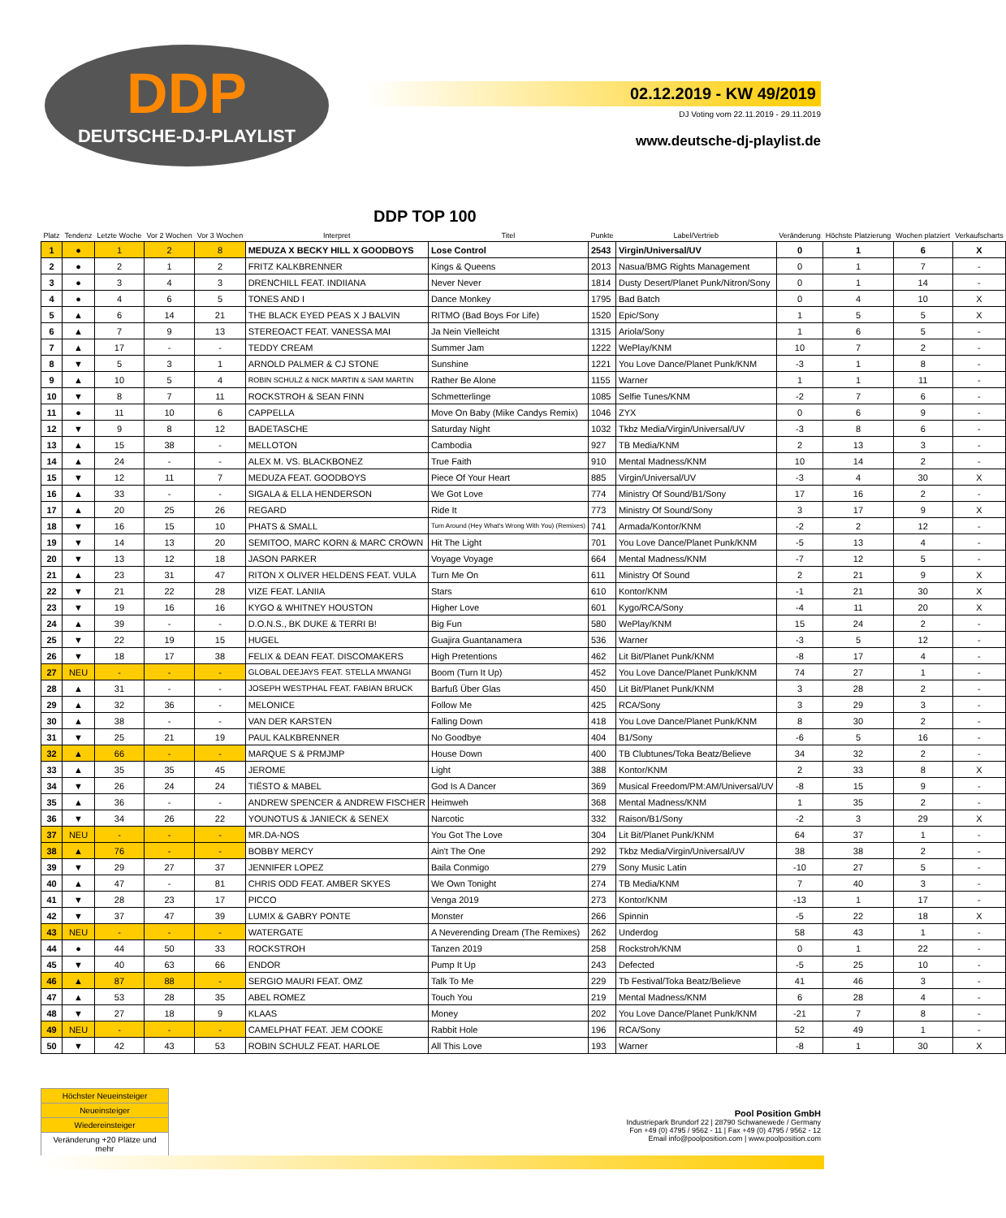DDP
DEUTSCHE-DJ-PLAYLIST
02.12.2019 - KW 49/2019
DJ Voting vom 22.11.2019 - 29.11.2019
www.deutsche-dj-playlist.de
DDP TOP 100
| Platz | Tendenz | Letzte Woche | Vor 2 Wochen | Vor 3 Wochen | Interpret | Titel | Punkte | Label/Vertrieb | Veränderung | Höchste Platzierung | Wochen platziert | Verkaufscharts |
| --- | --- | --- | --- | --- | --- | --- | --- | --- | --- | --- | --- | --- |
| 1 | ● | 1 | 2 | 8 | MEDUZA X BECKY HILL X GOODBOYS | Lose Control | 2543 | Virgin/Universal/UV | 0 | 1 | 6 | X |
| 2 | ● | 2 | 1 | 2 | FRITZ KALKBRENNER | Kings & Queens | 2013 | Nasua/BMG Rights Management | 0 | 1 | 7 | - |
| 3 | ● | 3 | 4 | 3 | DRENCHILL FEAT. INDIIANA | Never Never | 1814 | Dusty Desert/Planet Punk/Nitron/Sony | 0 | 1 | 14 | - |
| 4 | ● | 4 | 6 | 5 | TONES AND I | Dance Monkey | 1795 | Bad Batch | 0 | 4 | 10 | X |
| 5 | ▲ | 6 | 14 | 21 | THE BLACK EYED PEAS X J BALVIN | RITMO (Bad Boys For Life) | 1520 | Epic/Sony | 1 | 5 | 5 | X |
| 6 | ▲ | 7 | 9 | 13 | STEREOACT FEAT. VANESSA MAI | Ja Nein Vielleicht | 1315 | Ariola/Sony | 1 | 6 | 5 | - |
| 7 | ▲ | 17 | - | - | TEDDY CREAM | Summer Jam | 1222 | WePlay/KNM | 10 | 7 | 2 | - |
| 8 | ▼ | 5 | 3 | 1 | ARNOLD PALMER & CJ STONE | Sunshine | 1221 | You Love Dance/Planet Punk/KNM | -3 | 1 | 8 | - |
| 9 | ▲ | 10 | 5 | 4 | ROBIN SCHULZ & NICK MARTIN & SAM MARTIN | Rather Be Alone | 1155 | Warner | 1 | 1 | 11 | - |
| 10 | ▼ | 8 | 7 | 11 | ROCKSTROH & SEAN FINN | Schmetterlinge | 1085 | Selfie Tunes/KNM | -2 | 7 | 6 | - |
| 11 | ● | 11 | 10 | 6 | CAPPELLA | Move On Baby (Mike Candys Remix) | 1046 | ZYX | 0 | 6 | 9 | - |
| 12 | ▼ | 9 | 8 | 12 | BADETASCHE | Saturday Night | 1032 | Tkbz Media/Virgin/Universal/UV | -3 | 8 | 6 | - |
| 13 | ▲ | 15 | 38 | - | MELLOTON | Cambodia | 927 | TB Media/KNM | 2 | 13 | 3 | - |
| 14 | ▲ | 24 | - | - | ALEX M. VS. BLACKBONEZ | True Faith | 910 | Mental Madness/KNM | 10 | 14 | 2 | - |
| 15 | ▼ | 12 | 11 | 7 | MEDUZA FEAT. GOODBOYS | Piece Of Your Heart | 885 | Virgin/Universal/UV | -3 | 4 | 30 | X |
| 16 | ▲ | 33 | - | - | SIGALA & ELLA HENDERSON | We Got Love | 774 | Ministry Of Sound/B1/Sony | 17 | 16 | 2 | - |
| 17 | ▲ | 20 | 25 | 26 | REGARD | Ride It | 773 | Ministry Of Sound/Sony | 3 | 17 | 9 | X |
| 18 | ▼ | 16 | 15 | 10 | PHATS & SMALL | Turn Around (Hey What's Wrong With You) (Remixes) | 741 | Armada/Kontor/KNM | -2 | 2 | 12 | - |
| 19 | ▼ | 14 | 13 | 20 | SEMITOO, MARC KORN & MARC CROWN | Hit The Light | 701 | You Love Dance/Planet Punk/KNM | -5 | 13 | 4 | - |
| 20 | ▼ | 13 | 12 | 18 | JASON PARKER | Voyage Voyage | 664 | Mental Madness/KNM | -7 | 12 | 5 | - |
| 21 | ▲ | 23 | 31 | 47 | RITON X OLIVER HELDENS FEAT. VULA | Turn Me On | 611 | Ministry Of Sound | 2 | 21 | 9 | X |
| 22 | ▼ | 21 | 22 | 28 | VIZE FEAT. LANIIA | Stars | 610 | Kontor/KNM | -1 | 21 | 30 | X |
| 23 | ▼ | 19 | 16 | 16 | KYGO & WHITNEY HOUSTON | Higher Love | 601 | Kygo/RCA/Sony | -4 | 11 | 20 | X |
| 24 | ▲ | 39 | - | - | D.O.N.S., BK DUKE & TERRI B! | Big Fun | 580 | WePlay/KNM | 15 | 24 | 2 | - |
| 25 | ▼ | 22 | 19 | 15 | HUGEL | Guajira Guantanamera | 536 | Warner | -3 | 5 | 12 | - |
| 26 | ▼ | 18 | 17 | 38 | FELIX & DEAN FEAT. DISCOMAKERS | High Pretentions | 462 | Lit Bit/Planet Punk/KNM | -8 | 17 | 4 | - |
| 27 | NEU | - | - | - | GLOBAL DEEJAYS FEAT. STELLA MWANGI | Boom (Turn It Up) | 452 | You Love Dance/Planet Punk/KNM | 74 | 27 | 1 | - |
| 28 | ▲ | 31 | - | - | JOSEPH WESTPHAL FEAT. FABIAN BRUCK | Barfuß Über Glas | 450 | Lit Bit/Planet Punk/KNM | 3 | 28 | 2 | - |
| 29 | ▲ | 32 | 36 | - | MELONICE | Follow Me | 425 | RCA/Sony | 3 | 29 | 3 | - |
| 30 | ▲ | 38 | - | - | VAN DER KARSTEN | Falling Down | 418 | You Love Dance/Planet Punk/KNM | 8 | 30 | 2 | - |
| 31 | ▼ | 25 | 21 | 19 | PAUL KALKBRENNER | No Goodbye | 404 | B1/Sony | -6 | 5 | 16 | - |
| 32 | ▲ | 66 | - | - | MARQUE S & PRMJMP | House Down | 400 | TB Clubtunes/Toka Beatz/Believe | 34 | 32 | 2 | - |
| 33 | ▲ | 35 | 35 | 45 | JEROME | Light | 388 | Kontor/KNM | 2 | 33 | 8 | X |
| 34 | ▼ | 26 | 24 | 24 | TIËSTO & MABEL | God Is A Dancer | 369 | Musical Freedom/PM:AM/Universal/UV | -8 | 15 | 9 | - |
| 35 | ▲ | 36 | - | - | ANDREW SPENCER & ANDREW FISCHER | Heimweh | 368 | Mental Madness/KNM | 1 | 35 | 2 | - |
| 36 | ▼ | 34 | 26 | 22 | YOUNOTUS & JANIECK & SENEX | Narcotic | 332 | Raison/B1/Sony | -2 | 3 | 29 | X |
| 37 | NEU | - | - | - | MR.DA-NOS | You Got The Love | 304 | Lit Bit/Planet Punk/KNM | 64 | 37 | 1 | - |
| 38 | ▲ | 76 | - | - | BOBBY MERCY | Ain't The One | 292 | Tkbz Media/Virgin/Universal/UV | 38 | 38 | 2 | - |
| 39 | ▼ | 29 | 27 | 37 | JENNIFER LOPEZ | Baila Conmigo | 279 | Sony Music Latin | -10 | 27 | 5 | - |
| 40 | ▲ | 47 | - | 81 | CHRIS ODD FEAT. AMBER SKYES | We Own Tonight | 274 | TB Media/KNM | 7 | 40 | 3 | - |
| 41 | ▼ | 28 | 23 | 17 | PICCO | Venga 2019 | 273 | Kontor/KNM | -13 | 1 | 17 | - |
| 42 | ▼ | 37 | 47 | 39 | LUM!X & GABRY PONTE | Monster | 266 | Spinnin | -5 | 22 | 18 | X |
| 43 | NEU | - | - | - | WATERGATE | A Neverending Dream (The Remixes) | 262 | Underdog | 58 | 43 | 1 | - |
| 44 | ● | 44 | 50 | 33 | ROCKSTROH | Tanzen 2019 | 258 | Rockstroh/KNM | 0 | 1 | 22 | - |
| 45 | ▼ | 40 | 63 | 66 | ENDOR | Pump It Up | 243 | Defected | -5 | 25 | 10 | - |
| 46 | ▲ | 87 | 88 | - | SERGIO MAURI FEAT. OMZ | Talk To Me | 229 | Tb Festival/Toka Beatz/Believe | 41 | 46 | 3 | - |
| 47 | ▲ | 53 | 28 | 35 | ABEL ROMEZ | Touch You | 219 | Mental Madness/KNM | 6 | 28 | 4 | - |
| 48 | ▼ | 27 | 18 | 9 | KLAAS | Money | 202 | You Love Dance/Planet Punk/KNM | -21 | 7 | 8 | - |
| 49 | NEU | - | - | - | CAMELPHAT FEAT. JEM COOKE | Rabbit Hole | 196 | RCA/Sony | 52 | 49 | 1 | - |
| 50 | ▼ | 42 | 43 | 53 | ROBIN SCHULZ FEAT. HARLOE | All This Love | 193 | Warner | -8 | 1 | 30 | X |
| Höchster Neueinsteiger |
| Neueinsteiger |
| Wiedereinsteiger |
| Veränderung +20 Plätze und mehr |
Pool Position GmbH
Industriepark Brundorf 22 | 28790 Schwanewede / Germany
Fon +49 (0) 4795 / 9562 - 11 | Fax +49 (0) 4795 / 9562 - 12
Email info@poolposition.com | www.poolposition.com